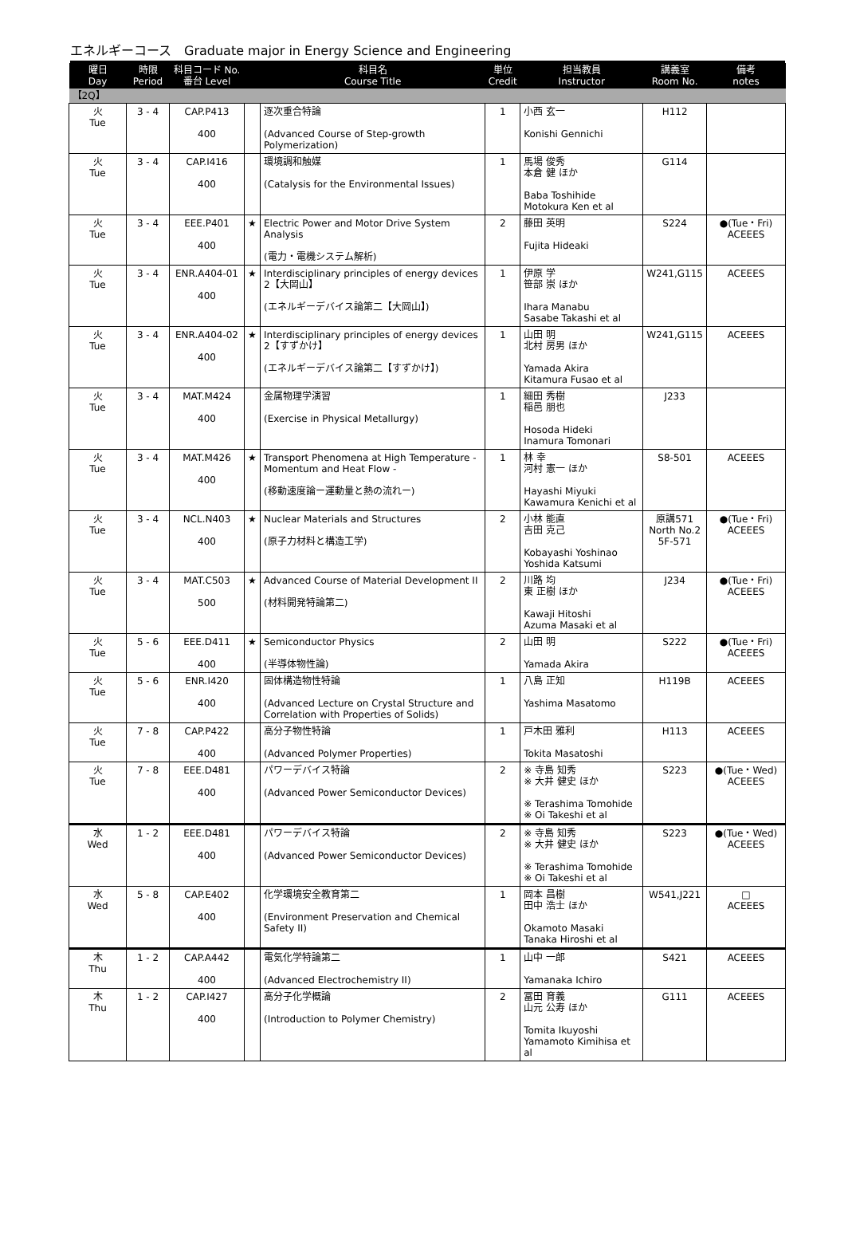エネルギーコース　Graduate major in Energy Science and Engineering
| 曜日 Day | 時限 Period | 科目コード No. 番台 Level | | 科目名 Course Title | 単位 Credit | 担当教員 Instructor | 講義室 Room No. | 備考 notes |
| --- | --- | --- | --- | --- | --- | --- | --- | --- |
| 【2Q】 | | | | | | | | |
| 火 Tue | 3 - 4 | CAP.P413 400 | | 逐次重合特論 (Advanced Course of Step-growth Polymerization) | 1 | 小西 玄一 Konishi Gennichi | H112 | |
| 火 Tue | 3 - 4 | CAP.I416 400 | | 環境調和触媒 (Catalysis for the Environmental Issues) | 1 | 馬場 俊秀 本倉 健 ほか Baba Toshihide Motokura Ken et al | G114 | |
| 火 Tue | 3 - 4 | EEE.P401 400 | ★ | Electric Power and Motor Drive System Analysis (電力・電機システム解析) | 2 | 藤田 英明 Fujita Hideaki | S224 | ●(Tue・Fri) ACEEES |
| 火 Tue | 3 - 4 | ENR.A404-01 400 | ★ | Interdisciplinary principles of energy devices 2【大岡山】 (エネルギーデバイス論第二【大岡山】) | 1 | 伊原 学 笹部 崇 ほか Ihara Manabu Sasabe Takashi et al | W241,G115 | ACEEES |
| 火 Tue | 3 - 4 | ENR.A404-02 400 | ★ | Interdisciplinary principles of energy devices 2【すずかけ】 (エネルギーデバイス論第二【すずかけ】) | 1 | 山田 明 北村 房男 ほか Yamada Akira Kitamura Fusao et al | W241,G115 | ACEEES |
| 火 Tue | 3 - 4 | MAT.M424 400 | | 金属物理学演習 (Exercise in Physical Metallurgy) | 1 | 細田 秀樹 稲邑 朋也 Hosoda Hideki Inamura Tomonari | J233 | |
| 火 Tue | 3 - 4 | MAT.M426 400 | ★ | Transport Phenomena at High Temperature - Momentum and Heat Flow - (移動速度論ー運動量と熱の流れー) | 1 | 林 幸 河村 憲一 ほか Hayashi Miyuki Kawamura Kenichi et al | S8-501 | ACEEES |
| 火 Tue | 3 - 4 | NCL.N403 400 | ★ | Nuclear Materials and Structures (原子力材料と構造工学) | 2 | 小林 能直 吉田 克己 Kobayashi Yoshinao Yoshida Katsumi | 原講571 North No.2 5F-571 | ●(Tue・Fri) ACEEES |
| 火 Tue | 3 - 4 | MAT.C503 500 | ★ | Advanced Course of Material Development II (材料開発特論第二) | 2 | 川路 均 東 正樹 ほか Kawaji Hitoshi Azuma Masaki et al | J234 | ●(Tue・Fri) ACEEES |
| 火 Tue | 5 - 6 | EEE.D411 400 | ★ | Semiconductor Physics (半導体物性論) | 2 | 山田 明 Yamada Akira | S222 | ●(Tue・Fri) ACEEES |
| 火 Tue | 5 - 6 | ENR.I420 400 | | 固体構造物性特論 (Advanced Lecture on Crystal Structure and Correlation with Properties of Solids) | 1 | 八島 正知 Yashima Masatomo | H119B | ACEEES |
| 火 Tue | 7 - 8 | CAP.P422 400 | | 高分子物性特論 (Advanced Polymer Properties) | 1 | 戸木田 雅利 Tokita Masatoshi | H113 | ACEEES |
| 火 Tue | 7 - 8 | EEE.D481 400 | | パワーデバイス特論 (Advanced Power Semiconductor Devices) | 2 | ※ 寺島 知秀 ※ 大井 健史 ほか ※ Terashima Tomohide ※ Oi Takeshi et al | S223 | ●(Tue・Wed) ACEEES |
| 水 Wed | 1 - 2 | EEE.D481 400 | | パワーデバイス特論 (Advanced Power Semiconductor Devices) | 2 | ※ 寺島 知秀 ※ 大井 健史 ほか ※ Terashima Tomohide ※ Oi Takeshi et al | S223 | ●(Tue・Wed) ACEEES |
| 水 Wed | 5 - 8 | CAP.E402 400 | | 化学環境安全教育第二 (Environment Preservation and Chemical Safety II) | 1 | 岡本 昌樹 田中 浩士 ほか Okamoto Masaki Tanaka Hiroshi et al | W541,J221 | □ ACEEES |
| 木 Thu | 1 - 2 | CAP.A442 400 | | 電気化学特論第二 (Advanced Electrochemistry II) | 1 | 山中 一郎 Yamanaka Ichiro | S421 | ACEEES |
| 木 Thu | 1 - 2 | CAP.I427 400 | | 高分子化学概論 (Introduction to Polymer Chemistry) | 2 | 冨田 育義 山元 公寿 ほか Tomita Ikuyoshi Yamamoto Kimihisa et al | G111 | ACEEES |